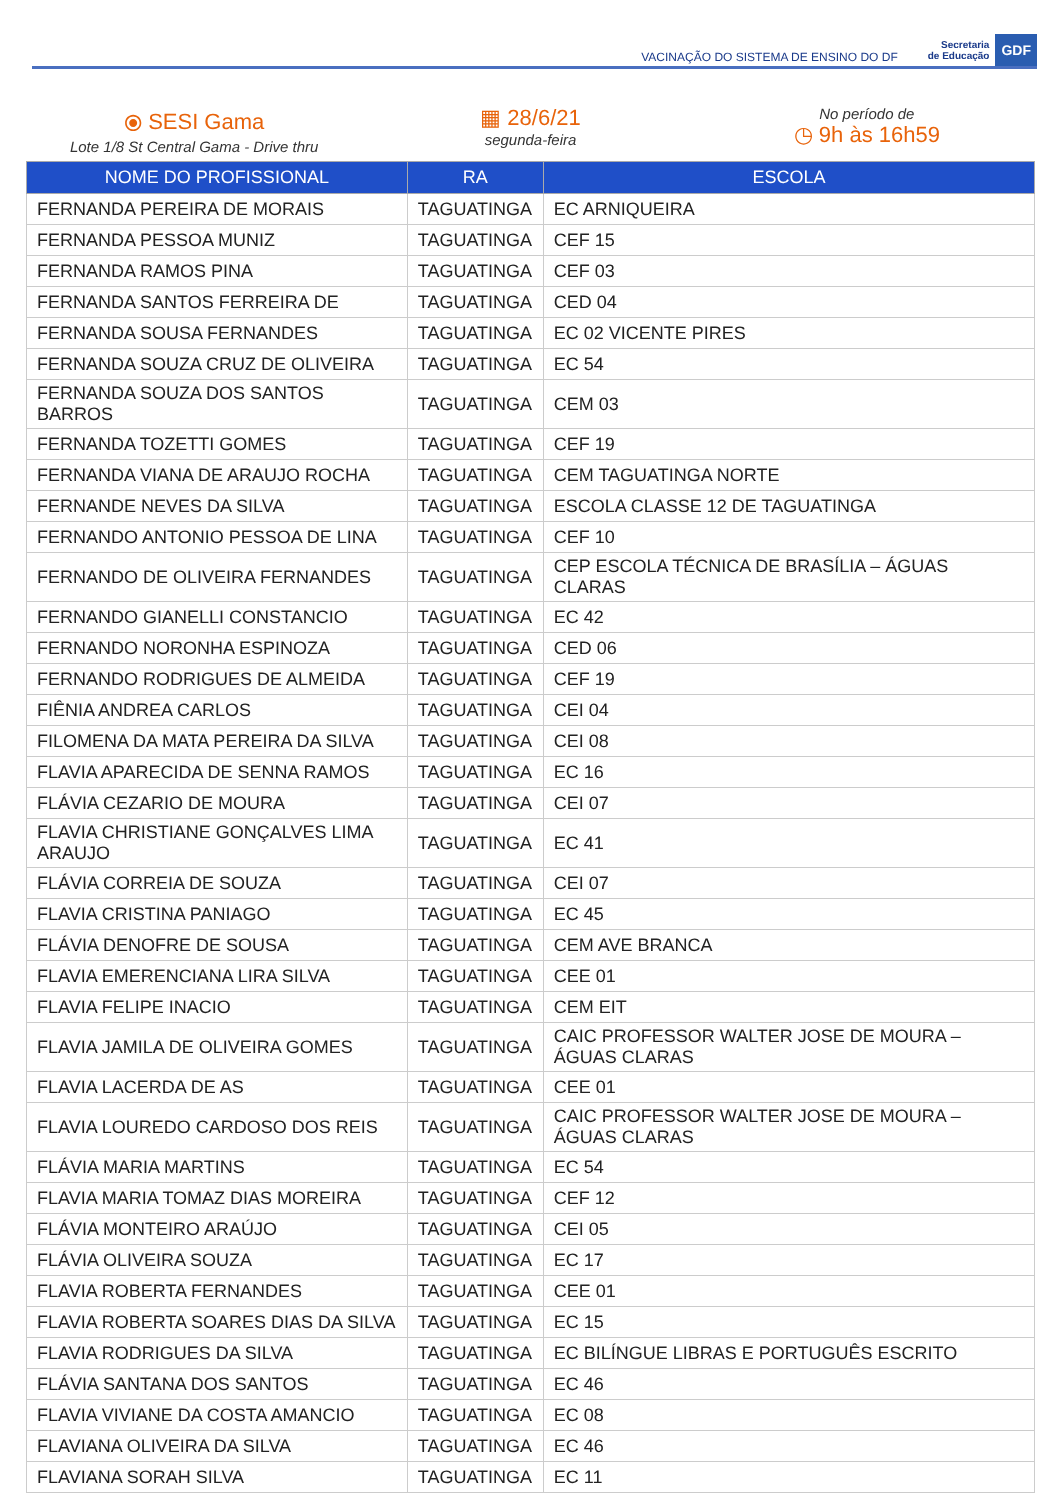VACINAÇÃO DO SISTEMA DE ENSINO DO DF Secretaria
de Educação GDF
⦿ SESI Gama
Lote 1/8 St Central Gama - Drive thru
▦ 28/6/21
segunda-feira
No período de
◷ 9h às 16h59
| NOME DO PROFISSIONAL | RA | ESCOLA |
| --- | --- | --- |
| FERNANDA PEREIRA DE MORAIS | TAGUATINGA | EC ARNIQUEIRA |
| FERNANDA PESSOA MUNIZ | TAGUATINGA | CEF 15 |
| FERNANDA RAMOS PINA | TAGUATINGA | CEF 03 |
| FERNANDA SANTOS FERREIRA DE | TAGUATINGA | CED 04 |
| FERNANDA SOUSA FERNANDES | TAGUATINGA | EC 02 VICENTE PIRES |
| FERNANDA SOUZA CRUZ DE OLIVEIRA | TAGUATINGA | EC 54 |
| FERNANDA SOUZA DOS SANTOS BARROS | TAGUATINGA | CEM 03 |
| FERNANDA TOZETTI GOMES | TAGUATINGA | CEF 19 |
| FERNANDA VIANA DE ARAUJO ROCHA | TAGUATINGA | CEM TAGUATINGA NORTE |
| FERNANDE NEVES DA SILVA | TAGUATINGA | ESCOLA CLASSE 12 DE TAGUATINGA |
| FERNANDO ANTONIO PESSOA DE LINA | TAGUATINGA | CEF 10 |
| FERNANDO DE OLIVEIRA FERNANDES | TAGUATINGA | CEP ESCOLA TÉCNICA DE BRASÍLIA – ÁGUAS CLARAS |
| FERNANDO GIANELLI CONSTANCIO | TAGUATINGA | EC 42 |
| FERNANDO NORONHA ESPINOZA | TAGUATINGA | CED 06 |
| FERNANDO RODRIGUES DE ALMEIDA | TAGUATINGA | CEF 19 |
| FIÊNIA ANDREA CARLOS | TAGUATINGA | CEI 04 |
| FILOMENA DA MATA PEREIRA DA SILVA | TAGUATINGA | CEI 08 |
| FLAVIA APARECIDA DE SENNA RAMOS | TAGUATINGA | EC 16 |
| FLÁVIA CEZARIO DE MOURA | TAGUATINGA | CEI 07 |
| FLAVIA CHRISTIANE GONÇALVES LIMA ARAUJO | TAGUATINGA | EC 41 |
| FLÁVIA CORREIA DE SOUZA | TAGUATINGA | CEI 07 |
| FLAVIA CRISTINA PANIAGO | TAGUATINGA | EC 45 |
| FLÁVIA DENOFRE DE SOUSA | TAGUATINGA | CEM AVE BRANCA |
| FLAVIA EMERENCIANA LIRA SILVA | TAGUATINGA | CEE 01 |
| FLAVIA FELIPE INACIO | TAGUATINGA | CEM EIT |
| FLAVIA JAMILA DE OLIVEIRA GOMES | TAGUATINGA | CAIC PROFESSOR WALTER JOSE DE MOURA – ÁGUAS CLARAS |
| FLAVIA LACERDA DE AS | TAGUATINGA | CEE 01 |
| FLAVIA LOUREDO CARDOSO DOS REIS | TAGUATINGA | CAIC PROFESSOR WALTER JOSE DE MOURA – ÁGUAS CLARAS |
| FLÁVIA MARIA MARTINS | TAGUATINGA | EC 54 |
| FLAVIA MARIA TOMAZ DIAS MOREIRA | TAGUATINGA | CEF 12 |
| FLÁVIA MONTEIRO ARAÚJO | TAGUATINGA | CEI 05 |
| FLÁVIA OLIVEIRA SOUZA | TAGUATINGA | EC 17 |
| FLAVIA ROBERTA FERNANDES | TAGUATINGA | CEE 01 |
| FLAVIA ROBERTA SOARES DIAS DA SILVA | TAGUATINGA | EC 15 |
| FLAVIA RODRIGUES DA SILVA | TAGUATINGA | EC BILÍNGUE LIBRAS E PORTUGUÊS ESCRITO |
| FLÁVIA SANTANA DOS SANTOS | TAGUATINGA | EC 46 |
| FLAVIA VIVIANE DA COSTA AMANCIO | TAGUATINGA | EC 08 |
| FLAVIANA OLIVEIRA DA SILVA | TAGUATINGA | EC 46 |
| FLAVIANA SORAH SILVA | TAGUATINGA | EC 11 |